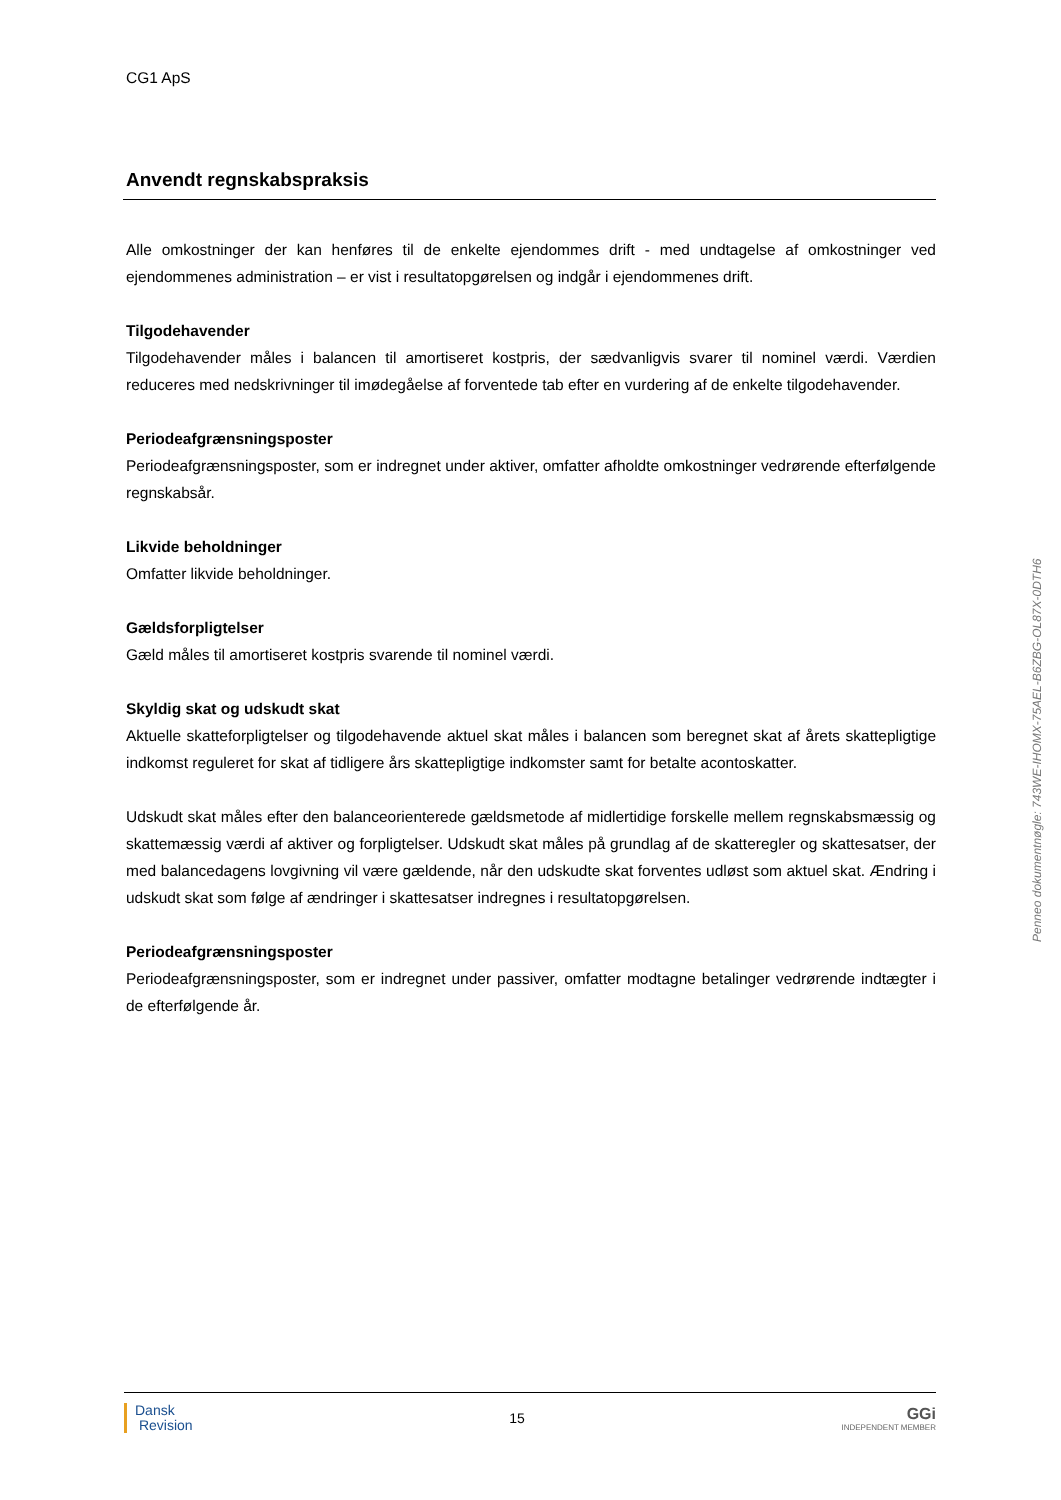CG1 ApS
Anvendt regnskabspraksis
Alle omkostninger der kan henføres til de enkelte ejendommes drift - med undtagelse af omkostninger ved ejendommenes administration – er vist i resultatopgørelsen og indgår i ejendommenes drift.
Tilgodehavender
Tilgodehavender måles i balancen til amortiseret kostpris, der sædvanligvis svarer til nominel værdi. Værdien reduceres med nedskrivninger til imødegåelse af forventede tab efter en vurdering af de enkelte tilgodehavender.
Periodeafgrænsningsposter
Periodeafgrænsningsposter, som er indregnet under aktiver, omfatter afholdte omkostninger vedrørende efterfølgende regnskabsår.
Likvide beholdninger
Omfatter likvide beholdninger.
Gældsforpligtelser
Gæld måles til amortiseret kostpris svarende til nominel værdi.
Skyldig skat og udskudt skat
Aktuelle skatteforpligtelser og tilgodehavende aktuel skat måles i balancen som beregnet skat af årets skattepligtige indkomst reguleret for skat af tidligere års skattepligtige indkomster samt for betalte acontoskatter.
Udskudt skat måles efter den balanceorienterede gældsmetode af midlertidige forskelle mellem regnskabsmæssig og skattemæssig værdi af aktiver og forpligtelser. Udskudt skat måles på grundlag af de skatteregler og skattesatser, der med balancedagens lovgivning vil være gældende, når den udskudte skat forventes udløst som aktuel skat. Ændring i udskudt skat som følge af ændringer i skattesatser indregnes i resultatopgørelsen.
Periodeafgrænsningsposter
Periodeafgrænsningsposter, som er indregnet under passiver, omfatter modtagne betalinger vedrørende indtægter i de efterfølgende år.
Penneo dokumentnøgle: 743WE-IHOMX-75AEL-B6ZBG-OL87X-0DTH6
Dansk
Revision
15
GGi
INDEPENDENT MEMBER